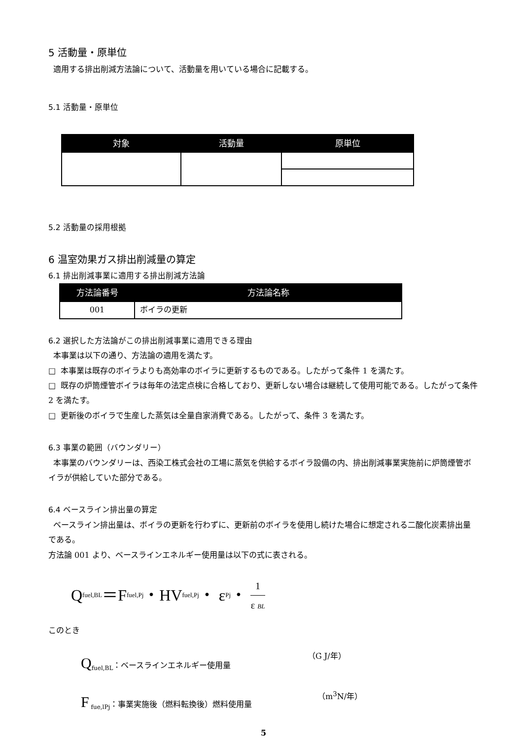5 活動量・原単位
適用する排出削減方法論について、活動量を用いている場合に記載する。
5.1 活動量・原単位
| 対象 | 活動量 | 原単位 |
| --- | --- | --- |
5.2 活動量の採用根拠
6 温室効果ガス排出削減量の算定
6.1 排出削減事業に適用する排出削減方法論
| 方法論番号 | 方法論名称 |
| --- | --- |
| 001 | ボイラの更新 |
6.2 選択した方法論がこの排出削減事業に適用できる理由
本事業は以下の通り、方法論の適用を満たす。
□ 本事業は既存のボイラよりも高効率のボイラに更新するものである。したがって条件 1 を満たす。
□ 既存の炉筒煙管ボイラは毎年の法定点検に合格しており、更新しない場合は継続して使用可能である。したがって条件 2 を満たす。
□ 更新後のボイラで生産した蒸気は全量自家消費である。したがって、条件 3 を満たす。
6.3 事業の範囲（バウンダリー）
本事業のバウンダリーは、西染工株式会社の工場に蒸気を供給するボイラ設備の内、排出削減事業実施前に炉筒煙管ボイラが供給していた部分である。
6.4 ベースライン排出量の算定
ベースライン排出量は、ボイラの更新を行わずに、更新前のボイラを使用し続けた場合に想定される二酸化炭素排出量である。
方法論 001 より、ベースラインエネルギー使用量は以下の式に表される。
Q<sub>fuel,BL</sub>＝F<sub>fuel,Pj</sub>・HV<sub>fuel,Pj</sub>・ ε<sub>Pj</sub>・ 1 ε BL
このとき
Q<sub>fuel,BL</sub>：ベースラインエネルギー使用量 （G J/年）
F<sub>fue,lPj</sub>：事業実施後（燃料転換後）燃料使用量 （m<sup>3</sup>N/年）
5